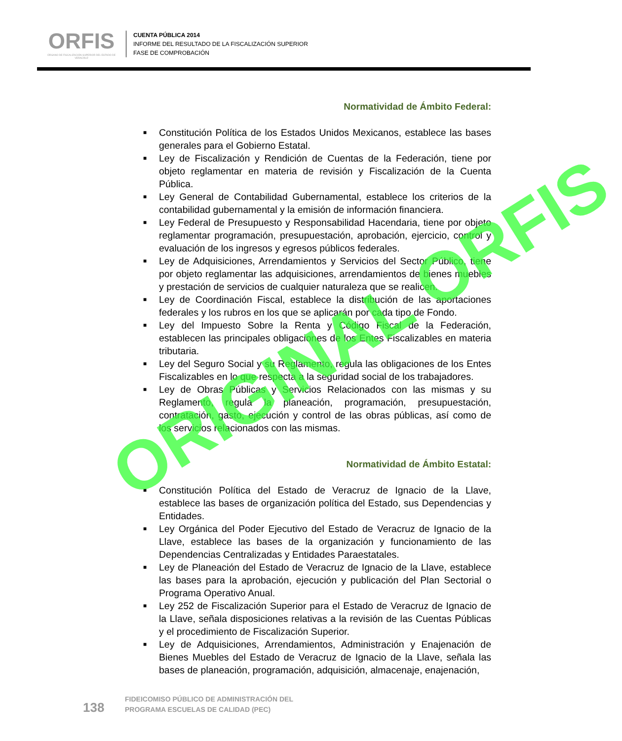ORFIS
ÓRGANO DE FISCALIZACIÓN SUPERIOR DEL ESTADO DE VERACRUZ
CUENTA PÚBLICA 2014
INFORME DEL RESULTADO DE LA FISCALIZACIÓN SUPERIOR
FASE DE COMPROBACIÓN
Normatividad de Ámbito Federal:
■ Constitución Política de los Estados Unidos Mexicanos, establece las bases generales para el Gobierno Estatal.
■ Ley de Fiscalización y Rendición de Cuentas de la Federación, tiene por objeto reglamentar en materia de revisión y Fiscalización de la Cuenta Pública.
■ Ley General de Contabilidad Gubernamental, establece los criterios de la contabilidad gubernamental y la emisión de información financiera.
■ Ley Federal de Presupuesto y Responsabilidad Hacendaria, tiene por objeto reglamentar programación, presupuestación, aprobación, ejercicio, control y evaluación de los ingresos y egresos públicos federales.
■ Ley de Adquisiciones, Arrendamientos y Servicios del Sector Público, tiene por objeto reglamentar las adquisiciones, arrendamientos de bienes muebles y prestación de servicios de cualquier naturaleza que se realicen.
■ Ley de Coordinación Fiscal, establece la distribución de las aportaciones federales y los rubros en los que se aplicarán por cada tipo de Fondo.
■ Ley del Impuesto Sobre la Renta y Código Fiscal de la Federación, establecen las principales obligaciones de los Entes Fiscalizables en materia tributaria.
■ Ley del Seguro Social y su Reglamento, regula las obligaciones de los Entes Fiscalizables en lo que respecta a la seguridad social de los trabajadores.
■ Ley de Obras Públicas y Servicios Relacionados con las mismas y su Reglamento, regula la planeación, programación, presupuestación, contratación, gasto, ejecución y control de las obras públicas, así como de los servicios relacionados con las mismas.
Normatividad de Ámbito Estatal:
■ Constitución Política del Estado de Veracruz de Ignacio de la Llave, establece las bases de organización política del Estado, sus Dependencias y Entidades.
■ Ley Orgánica del Poder Ejecutivo del Estado de Veracruz de Ignacio de la Llave, establece las bases de la organización y funcionamiento de las Dependencias Centralizadas y Entidades Paraestatales.
■ Ley de Planeación del Estado de Veracruz de Ignacio de la Llave, establece las bases para la aprobación, ejecución y publicación del Plan Sectorial o Programa Operativo Anual.
■ Ley 252 de Fiscalización Superior para el Estado de Veracruz de Ignacio de la Llave, señala disposiciones relativas a la revisión de las Cuentas Públicas y el procedimiento de Fiscalización Superior.
■ Ley de Adquisiciones, Arrendamientos, Administración y Enajenación de Bienes Muebles del Estado de Veracruz de Ignacio de la Llave, señala las bases de planeación, programación, adquisición, almacenaje, enajenación,
138
FIDEICOMISO PÚBLICO DE ADMINISTRACIÓN DEL
PROGRAMA ESCUELAS DE CALIDAD (PEC)
ORIGINAL ORFIS